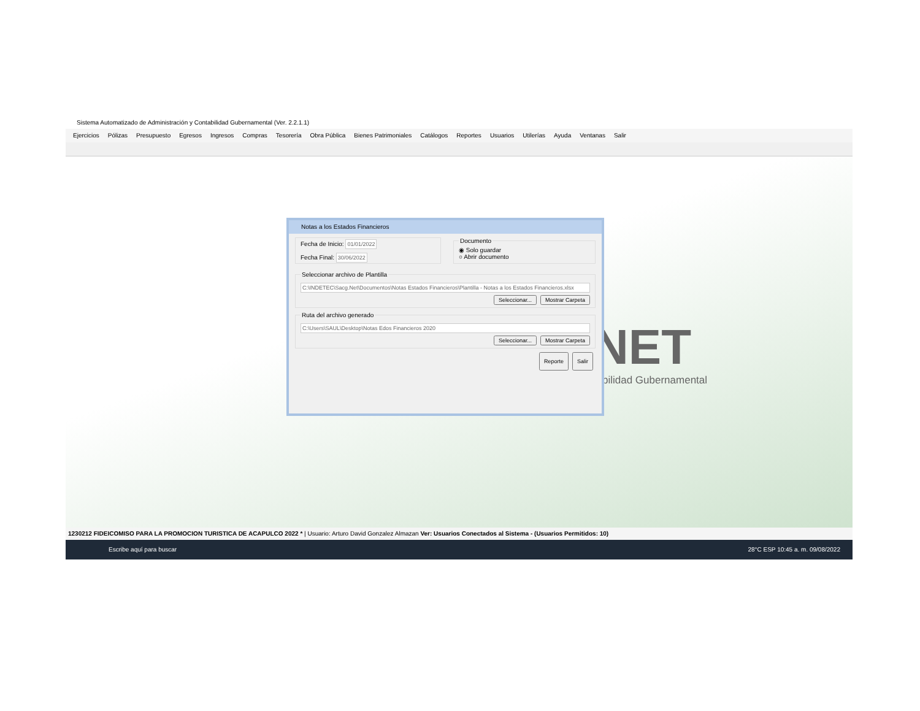Sistema Automatizado de Administración y Contabilidad Gubernamental (Ver. 2.2.1.1)
Ejercicios Pólizas Presupuesto Egresos Ingresos Compras Tesorería Obra Pública Bienes Patrimoniales Catálogos Reportes Usuarios Utilerías Ayuda Ventanas Salir
NET
bilidad Gubernamental
Notas a los Estados Financieros
Fecha de Inicio: 01/01/2022
Fecha Final: 30/06/2022 Documento◉ Solo guardar
○ Abrir documento
Seleccionar archivo de Plantilla
C:\INDETEC\Sacg.Net\Documentos\Notas Estados Financieros\Plantilla - Notas a los Estados Financieros.xlsx
Seleccionar... Mostrar Carpeta
Ruta del archivo generado
C:\Users\SAUL\Desktop\Notas Edos Financieros 2020
Seleccionar... Mostrar Carpeta
Reporte Salir
1230212 FIDEICOMISO PARA LA PROMOCION TURISTICA DE ACAPULCO 2022 * | Usuario: Arturo David Gonzalez Almazan Ver: Usuarios Conectados al Sistema - (Usuarios Permitidos: 10)
Escribe aquí para buscar 28°C ESP 10:45 a. m. 09/08/2022